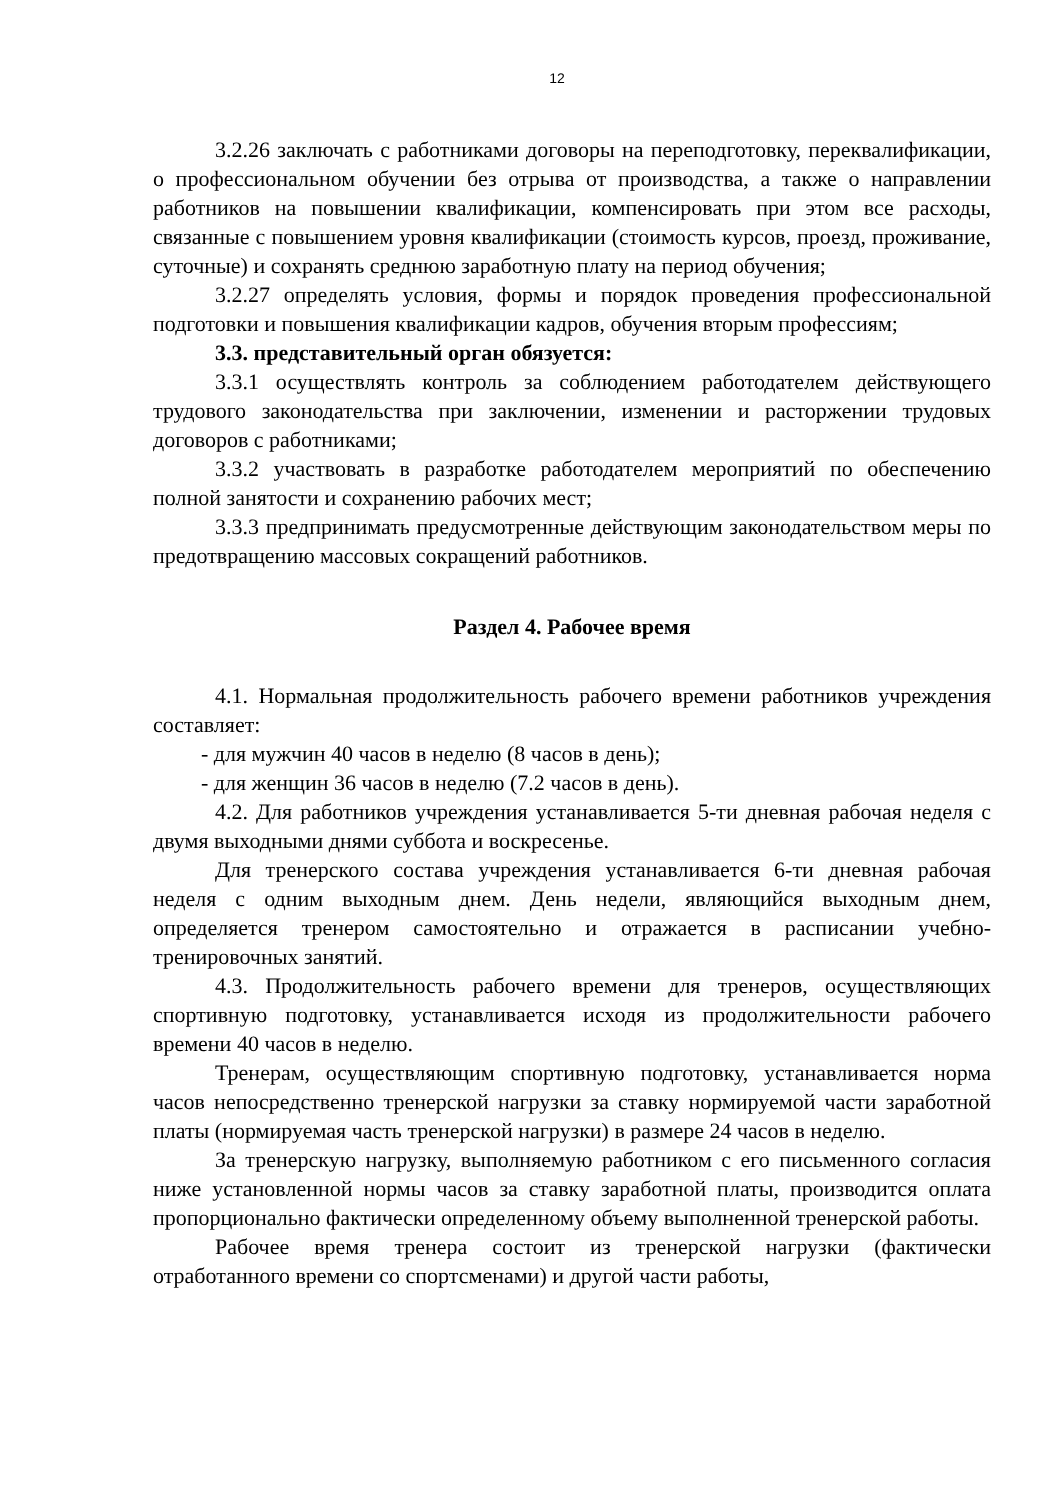12
3.2.26 заключать с работниками договоры на переподготовку, переквалификации, о профессиональном обучении без отрыва от производства, а также о направлении работников на повышении квалификации, компенсировать при этом все расходы, связанные с повышением уровня квалификации (стоимость курсов, проезд, проживание, суточные) и сохранять среднюю заработную плату на период обучения;
3.2.27 определять условия, формы и порядок проведения профессиональной подготовки и повышения квалификации кадров, обучения вторым профессиям;
3.3. представительный орган обязуется:
3.3.1 осуществлять контроль за соблюдением работодателем действующего трудового законодательства при заключении, изменении и расторжении трудовых договоров с работниками;
3.3.2 участвовать в разработке работодателем мероприятий по обеспечению полной занятости и сохранению рабочих мест;
3.3.3 предпринимать предусмотренные действующим законодательством меры по предотвращению массовых сокращений работников.
Раздел 4. Рабочее время
4.1. Нормальная продолжительность рабочего времени работников учреждения составляет:
- для мужчин 40 часов в неделю (8 часов в день);
- для женщин 36 часов в неделю (7.2 часов в день).
4.2. Для работников учреждения устанавливается 5-ти дневная рабочая неделя с двумя выходными днями суббота и воскресенье.
Для тренерского состава учреждения устанавливается 6-ти дневная рабочая неделя с одним выходным днем. День недели, являющийся выходным днем, определяется тренером самостоятельно и отражается в расписании учебно-тренировочных занятий.
4.3. Продолжительность рабочего времени для тренеров, осуществляющих спортивную подготовку, устанавливается исходя из продолжительности рабочего времени 40 часов в неделю.
Тренерам, осуществляющим спортивную подготовку, устанавливается норма часов непосредственно тренерской нагрузки за ставку нормируемой части заработной платы (нормируемая часть тренерской нагрузки) в размере 24 часов в неделю.
За тренерскую нагрузку, выполняемую работником с его письменного согласия ниже установленной нормы часов за ставку заработной платы, производится оплата пропорционально фактически определенному объему выполненной тренерской работы.
Рабочее время тренера состоит из тренерской нагрузки (фактически отработанного времени со спортсменами) и другой части работы,